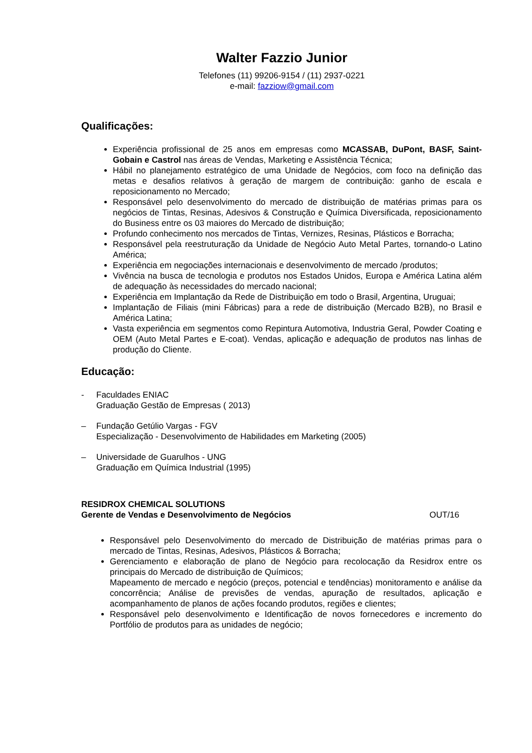Walter Fazzio Junior
Telefones (11) 99206-9154 / (11) 2937-0221
e-mail: fazziow@gmail.com
Qualificações:
Experiência profissional de 25 anos em empresas como MCASSAB, DuPont, BASF, Saint-Gobain e Castrol nas áreas de Vendas, Marketing e Assistência Técnica;
Hábil no planejamento estratégico de uma Unidade de Negócios, com foco na definição das metas e desafios relativos à geração de margem de contribuição: ganho de escala e reposicionamento no Mercado;
Responsável pelo desenvolvimento do mercado de distribuição de matérias primas para os negócios de Tintas, Resinas, Adesivos & Construção e Química Diversificada, reposicionamento do Business entre os 03 maiores do Mercado de distribuição;
Profundo conhecimento nos mercados de Tintas, Vernizes, Resinas, Plásticos e Borracha;
Responsável pela reestruturação da Unidade de Negócio Auto Metal Partes, tornando-o Latino América;
Experiência em negociações internacionais e desenvolvimento de mercado /produtos;
Vivência na busca de tecnologia e produtos nos Estados Unidos, Europa e América Latina além de adequação às necessidades do mercado nacional;
Experiência em Implantação da Rede de Distribuição em todo o Brasil, Argentina, Uruguai;
Implantação de Filiais (mini Fábricas) para a rede de distribuição (Mercado B2B), no Brasil e América Latina;
Vasta experiência em segmentos como Repintura Automotiva, Industria Geral, Powder Coating e OEM (Auto Metal Partes e E-coat). Vendas, aplicação e adequação de produtos nas linhas de produção do Cliente.
Educação:
- Faculdades ENIAC
Graduação Gestão de Empresas ( 2013)
– Fundação Getúlio Vargas - FGV
Especialização - Desenvolvimento de Habilidades em Marketing (2005)
– Universidade de Guarulhos - UNG
Graduação em Química Industrial (1995)
RESIDROX CHEMICAL SOLUTIONS
Gerente de Vendas e Desenvolvimento de Negócios OUT/16
Responsável pelo Desenvolvimento do mercado de Distribuição de matérias primas para o mercado de Tintas, Resinas, Adesivos, Plásticos & Borracha;
Gerenciamento e elaboração de plano de Negócio para recolocação da Residrox entre os principais do Mercado de distribuição de Químicos;
Mapeamento de mercado e negócio (preços, potencial e tendências) monitoramento e análise da concorrência; Análise de previsões de vendas, apuração de resultados, aplicação e acompanhamento de planos de ações focando produtos, regiões e clientes;
Responsável pelo desenvolvimento e Identificação de novos fornecedores e incremento do Portfólio de produtos para as unidades de negócio;